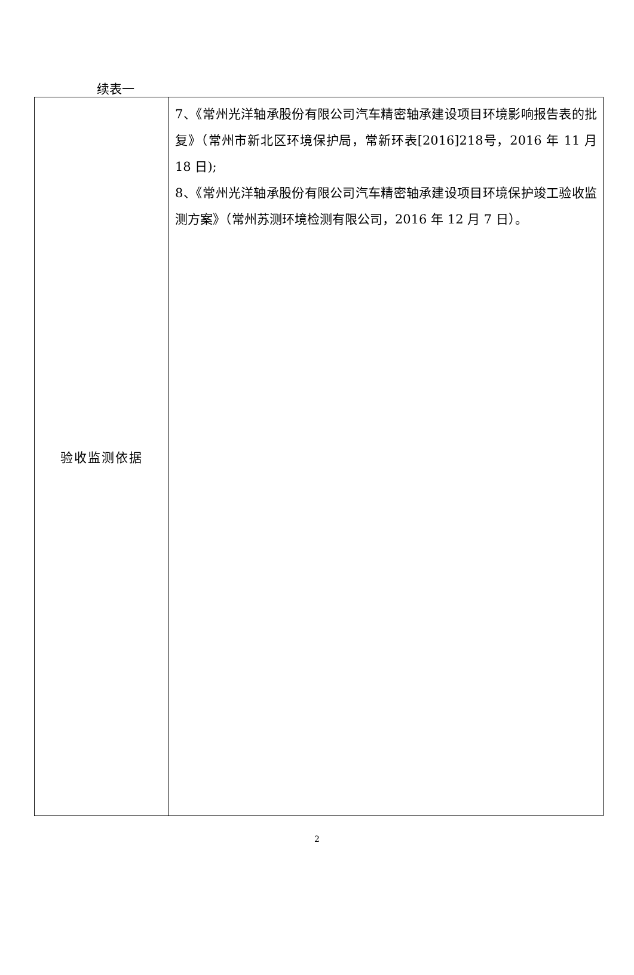续表一
| 验收监测依据 | 7、《常州光洋轴承股份有限公司汽车精密轴承建设项目环境影响报告表的批复》（常州市新北区环境保护局，常新环表[2016]218号，2016 年 11 月 18 日); 8、《常州光洋轴承股份有限公司汽车精密轴承建设项目环境保护竣工验收监测方案》（常州苏测环境检测有限公司，2016 年 12 月 7 日）。 |
2